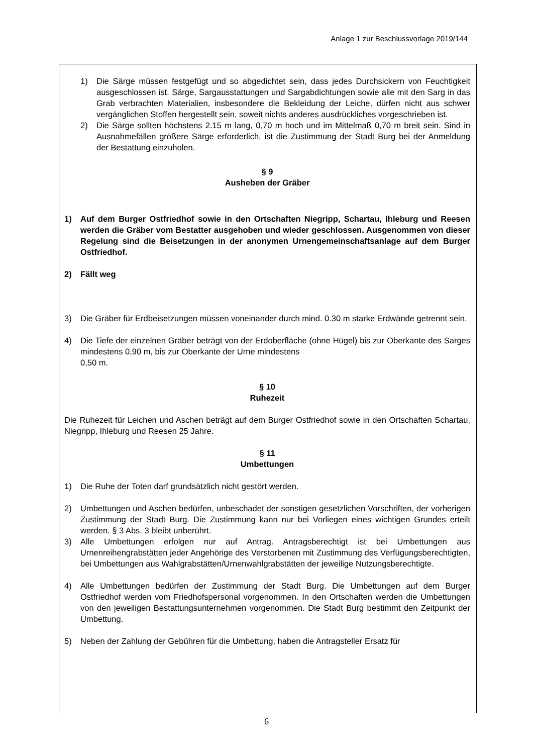Anlage 1 zur Beschlussvorlage 2019/144
1) Die Särge müssen festgefügt und so abgedichtet sein, dass jedes Durchsickern von Feuchtigkeit ausgeschlossen ist. Särge, Sargausstattungen und Sargabdichtungen sowie alle mit den Sarg in das Grab verbrachten Materialien, insbesondere die Bekleidung der Leiche, dürfen nicht aus schwer vergänglichen Stoffen hergestellt sein, soweit nichts anderes ausdrückliches vorgeschrieben ist.
2) Die Särge sollten höchstens 2.15 m lang, 0,70 m hoch und im Mittelmaß 0,70 m breit sein. Sind in Ausnahmefällen größere Särge erforderlich, ist die Zustimmung der Stadt Burg bei der Anmeldung der Bestattung einzuholen.
§ 9
Ausheben der Gräber
1) Auf dem Burger Ostfriedhof sowie in den Ortschaften Niegripp, Schartau, Ihleburg und Reesen werden die Gräber vom Bestatter ausgehoben und wieder geschlossen. Ausgenommen von dieser Regelung sind die Beisetzungen in der anonymen Urnengemeinschaftsanlage auf dem Burger Ostfriedhof.
2) Fällt weg
3) Die Gräber für Erdbeisetzungen müssen voneinander durch mind. 0.30 m starke Erdwände getrennt sein.
4) Die Tiefe der einzelnen Gräber beträgt von der Erdoberfläche (ohne Hügel) bis zur Oberkante des Sarges mindestens 0,90 m, bis zur Oberkante der Urne mindestens
0,50 m.
§ 10
Ruhezeit
Die Ruhezeit für Leichen und Aschen beträgt auf dem Burger Ostfriedhof sowie in den Ortschaften Schartau, Niegripp, Ihleburg und Reesen 25 Jahre.
§ 11
Umbettungen
1) Die Ruhe der Toten darf grundsätzlich nicht gestört werden.
2) Umbettungen und Aschen bedürfen, unbeschadet der sonstigen gesetzlichen Vorschriften, der vorherigen Zustimmung der Stadt Burg. Die Zustimmung kann nur bei Vorliegen eines wichtigen Grundes erteilt werden. § 3 Abs. 3 bleibt unberührt.
3) Alle Umbettungen erfolgen nur auf Antrag. Antragsberechtigt ist bei Umbettungen aus Urnenreihengrabstätten jeder Angehörige des Verstorbenen mit Zustimmung des Verfügungsberechtigten, bei Umbettungen aus Wahlgrabstätten/Urnenwahlgrabstätten der jeweilige Nutzungsberechtigte.
4) Alle Umbettungen bedürfen der Zustimmung der Stadt Burg. Die Umbettungen auf dem Burger Ostfriedhof werden vom Friedhofspersonal vorgenommen. In den Ortschaften werden die Umbettungen von den jeweiligen Bestattungsunternehmen vorgenommen. Die Stadt Burg bestimmt den Zeitpunkt der Umbettung.
5) Neben der Zahlung der Gebühren für die Umbettung, haben die Antragsteller Ersatz für
6